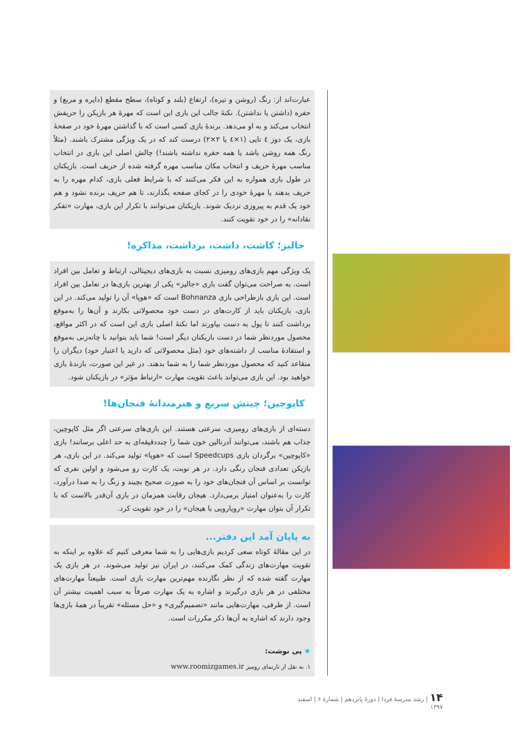عبارت‌اند از: رنگ (روشن و تیره)، ارتفاع (بلند و کوتاه)، سطح مقطع (دایره و مربع) و حفره (داشتن یا نداشتن). نکتهٔ جالب این بازی این است که مهرهٔ هر بازیکن را حریفش انتخاب می‌کند و به او می‌دهد. برندهٔ بازی کسی است که با گذاشتن مهرهٔ خود در صفحهٔ بازی، یک دوز ٤ تایی (١×٤ یا ٢×٢) درست کند که در یک ویژگی مشترک باشند. (مثلاً رنگ همه روشن باشد یا همه حفره نداشته باشند!) چالش اصلی این بازی در انتخاب مناسب مهرهٔ حریف و انتخاب مکان مناسب مهره گرفته شده از حریف است. بازیکنان در طول بازی همواره به این فکر می‌کنند که با شرایط فعلی بازی، کدام مهره را به حریف بدهند یا مهرهٔ خودی را در کجای صفحه بگذارند، تا هم حریف برنده نشود و هم خود یک قدم به پیروزی نزدیک شوند. بازیکنان می‌توانند با تکرار این بازی، مهارت «تفکر نقادانه» را در خود تقویت کنند.
جالیز؛ کاشت، داشت، برداشت، مذاکره!
یک ویژگی مهم بازی‌های رومیزی نسبت به بازی‌های دیجیتالی، ارتباط و تعامل بین افراد است. به صراحت می‌توان گفت بازی «جالیز» یکی از بهترین بازی‌ها در تعامل بین افراد است. این بازی بازطراحی بازی Bohnanza است که «هوپا» آن را تولید می‌کند. در این بازی، بازیکنان باید از کارت‌های در دست خود محصولاتی بکارند و آن‌ها را به‌موقع برداشت کنند تا پول به دست بیاورند اما نکتهٔ اصلی بازی این است که در اکثر مواقع، محصول موردنظر شما در دست بازیکنان دیگر است! شما باید بتوانید با چانه‌زنی به‌موقع و استفادهٔ مناسب از داشته‌های خود (مثل محصولاتی که دارید یا اعتبار خود) دیگران را متقاعد کنید که محصول موردنظر شما را به شما بدهند. در غیر این صورت، بازندهٔ بازی خواهید بود. این بازی می‌تواند باعث تقویت مهارت «ارتباط مؤثر» در بازیکنان شود.
کاپوچین؛ چینش سریع و هنرمندانهٔ فنجان‌ها!
دسته‌ای از بازی‌های رومیزی، سرعتی هستند. این بازی‌های سرعتی اگر مثل کاپوچین، جذاب هم باشند، می‌توانند آدرنالین خون شما را چنددقیقه‌ای به حد اعلی برسانند! بازی «کاپوچین» برگردان بازی Speedcups است که «هوپا» تولید می‌کند. در این بازی، هر بازیکن تعدادی فنجان رنگی دارد. در هر نوبت، یک کارت رو می‌شود و اولین نفری که توانست بر اساس آن فنجان‌های خود را به صورت صحیح بچیند و زنگ را به صدا درآورد، کارت را به‌عنوان امتیاز برمی‌دارد. هیجان رقابت همزمان در بازی آن‌قدر بالاست که با تکرار آن بتوان مهارت «رویارویی با هیجان» را در خود تقویت کرد.
به پایان آمد این دفتر...
در این مقالهٔ کوتاه سعی کردیم بازی‌هایی را به شما معرفی کنیم که علاوه بر اینکه به تقویت مهارت‌های زندگی کمک می‌کنند، در ایران نیز تولید می‌شوند. در هر بازی یک مهارت گفته شده که از نظر نگارنده مهم‌ترین مهارت بازی است. طبیعتاً مهارت‌های مختلفی در هر بازی درگیرند و اشاره به یک مهارت صرفاً به سبب اهمیت بیشتر آن است. از طرفی، مهارت‌هایی مانند «تصمیم‌گیری» و «حل مسئله» تقریباً در همهٔ بازی‌ها وجود دارند که اشاره به آن‌ها ذکر مکررات است.
★ پی نوشت:
١. به نقل از تارنمای رومیز www.roomizgames.ir
۱۴ | رشد مدرسهٔ فردا | دورهٔ پانزدهم | شمارهٔ ۶ | اسفند ۱۳۹۷